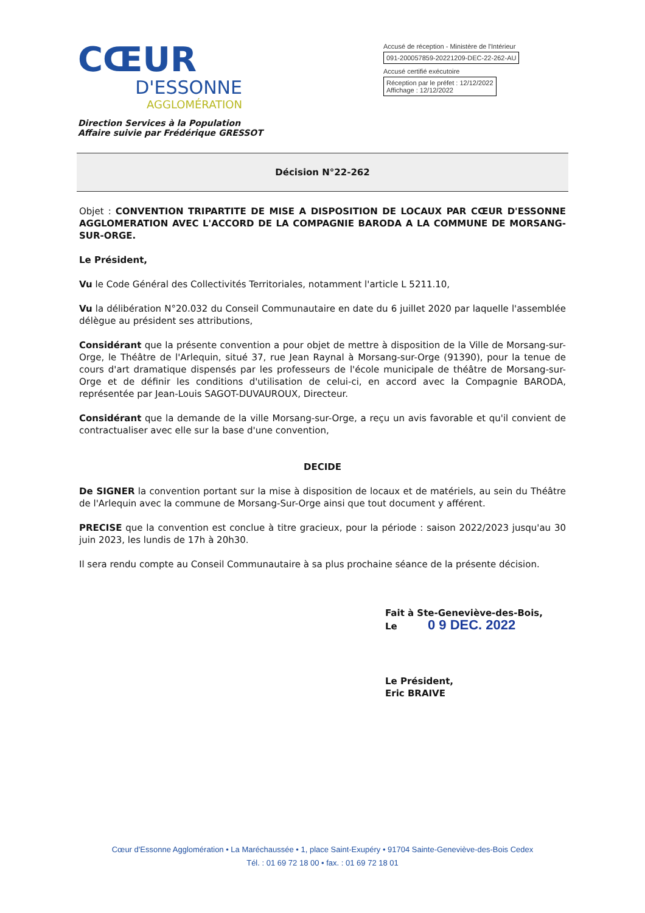CŒUR
D'ESSONNE
AGGLOMÉRATION
Accusé de réception - Ministère de l'Intérieur
091-200057859-20221209-DEC-22-262-AU
Accusé certifié exécutoire
Réception par le préfet : 12/12/2022
Affichage : 12/12/2022
Direction Services à la Population
Affaire suivie par Frédérique GRESSOT
Décision N°22-262
Objet : CONVENTION TRIPARTITE DE MISE A DISPOSITION DE LOCAUX PAR CŒUR D'ESSONNE AGGLOMERATION AVEC L'ACCORD DE LA COMPAGNIE BARODA A LA COMMUNE DE MORSANG-SUR-ORGE.
Le Président,
Vu le Code Général des Collectivités Territoriales, notamment l'article L 5211.10,
Vu la délibération N°20.032 du Conseil Communautaire en date du 6 juillet 2020 par laquelle l'assemblée délègue au président ses attributions,
Considérant que la présente convention a pour objet de mettre à disposition de la Ville de Morsang-sur-Orge, le Théâtre de l'Arlequin, situé 37, rue Jean Raynal à Morsang-sur-Orge (91390), pour la tenue de cours d'art dramatique dispensés par les professeurs de l'école municipale de théâtre de Morsang-sur-Orge et de définir les conditions d'utilisation de celui-ci, en accord avec la Compagnie BARODA, représentée par Jean-Louis SAGOT-DUVAUROUX, Directeur.
Considérant que la demande de la ville Morsang-sur-Orge, a reçu un avis favorable et qu'il convient de contractualiser avec elle sur la base d'une convention,
DECIDE
De SIGNER la convention portant sur la mise à disposition de locaux et de matériels, au sein du Théâtre de l'Arlequin avec la commune de Morsang-Sur-Orge ainsi que tout document y afférent.
PRECISE que la convention est conclue à titre gracieux, pour la période : saison 2022/2023 jusqu'au 30 juin 2023, les lundis de 17h à 20h30.
Il sera rendu compte au Conseil Communautaire à sa plus prochaine séance de la présente décision.
Fait à Ste-Geneviève-des-Bois,
Le 0 9 DEC. 2022
Le Président,
Eric BRAIVE
Cœur d'Essonne Agglomération • La Maréchaussée • 1, place Saint-Exupéry • 91704 Sainte-Geneviève-des-Bois Cedex
Tél. : 01 69 72 18 00 • fax. : 01 69 72 18 01